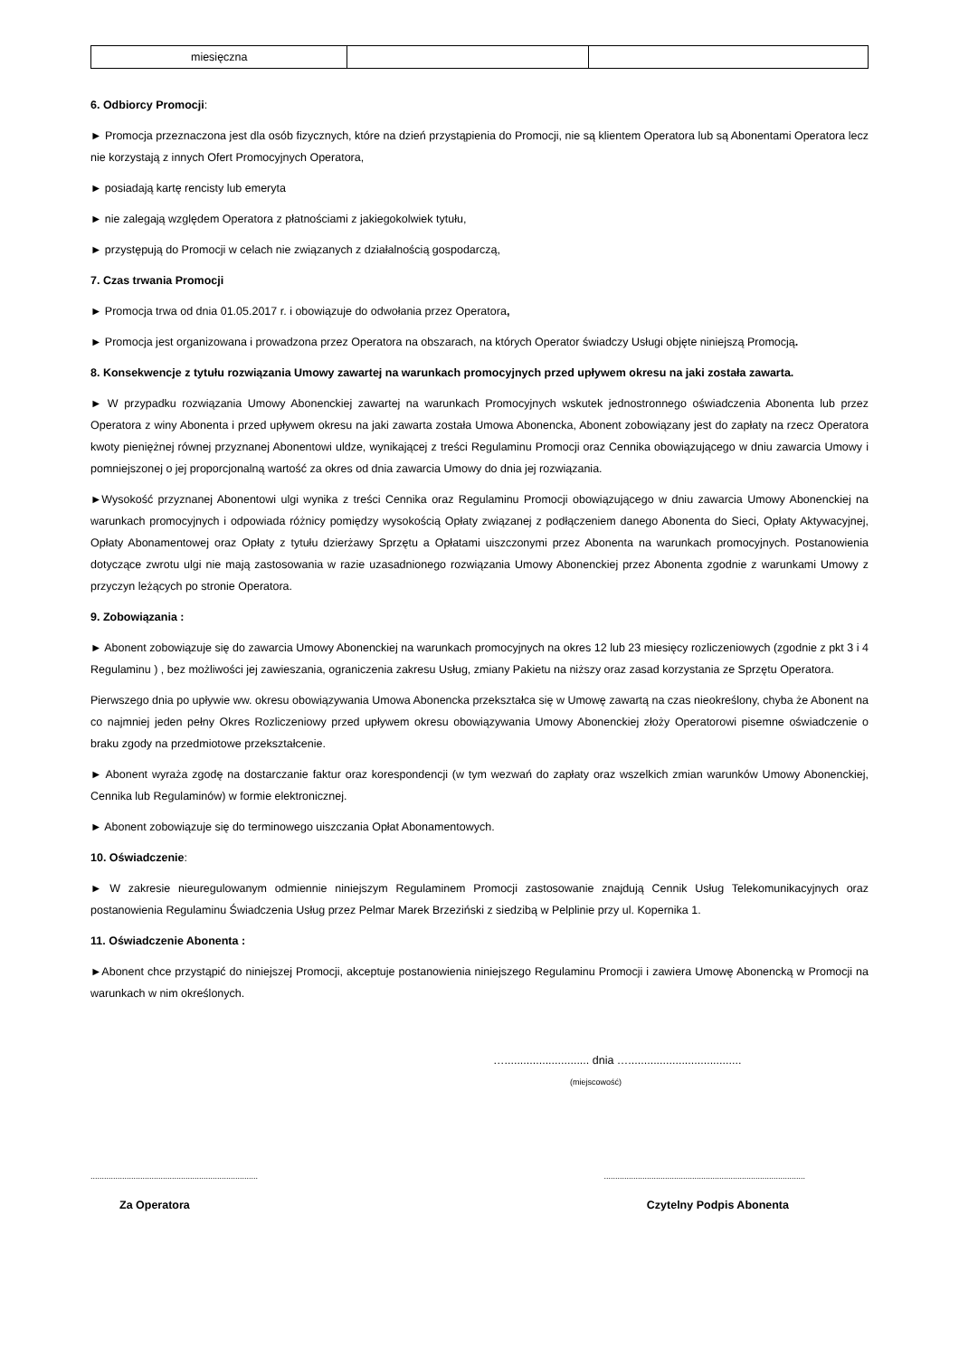| miesięczna | | |
6. Odbiorcy Promocji:
► Promocja przeznaczona jest dla osób fizycznych, które na dzień przystąpienia do Promocji, nie są klientem Operatora lub są Abonentami Operatora lecz nie korzystają z innych Ofert Promocyjnych Operatora,
► posiadają kartę rencisty lub emeryta
► nie zalegają względem Operatora z płatnościami z jakiegokolwiek tytułu,
► przystępują do Promocji w celach nie związanych z działalnością gospodarczą,
7. Czas trwania Promocji
► Promocja trwa od dnia 01.05.2017 r. i obowiązuje do odwołania przez Operatora,
► Promocja jest organizowana i prowadzona przez Operatora na obszarach, na których Operator świadczy Usługi objęte niniejszą Promocją.
8. Konsekwencje z tytułu rozwiązania Umowy zawartej na warunkach promocyjnych przed upływem okresu na jaki została zawarta.
► W przypadku rozwiązania Umowy Abonenckiej zawartej na warunkach Promocyjnych wskutek jednostronnego oświadczenia Abonenta lub przez Operatora z winy Abonenta i przed upływem okresu na jaki zawarta została Umowa Abonencka, Abonent zobowiązany jest do zapłaty na rzecz Operatora kwoty pieniężnej równej przyznanej Abonentowi uldze, wynikającej z treści Regulaminu Promocji oraz Cennika obowiązującego w dniu zawarcia Umowy i pomniejszonej o jej proporcjonalną wartość za okres od dnia zawarcia Umowy do dnia jej rozwiązania.
►Wysokość przyznanej Abonentowi ulgi wynika z treści Cennika oraz Regulaminu Promocji obowiązującego w dniu zawarcia Umowy Abonenckiej na warunkach promocyjnych i odpowiada różnicy pomiędzy wysokością Opłaty związanej z podłączeniem danego Abonenta do Sieci, Opłaty Aktywacyjnej, Opłaty Abonamentowej oraz Opłaty z tytułu dzierżawy Sprzętu a Opłatami uiszczonymi przez Abonenta na warunkach promocyjnych. Postanowienia dotyczące zwrotu ulgi nie mają zastosowania w razie uzasadnionego rozwiązania Umowy Abonenckiej przez Abonenta zgodnie z warunkami Umowy z przyczyn leżących po stronie Operatora.
9. Zobowiązania :
► Abonent zobowiązuje się do zawarcia Umowy Abonenckiej na warunkach promocyjnych na okres 12 lub 23 miesięcy rozliczeniowych (zgodnie z pkt 3 i 4 Regulaminu ) , bez możliwości jej zawieszania, ograniczenia zakresu Usług, zmiany Pakietu na niższy oraz zasad korzystania ze Sprzętu Operatora.
Pierwszego dnia po upływie ww. okresu obowiązywania Umowa Abonencka przekształca się w Umowę zawartą na czas nieokreślony, chyba że Abonent na co najmniej jeden pełny Okres Rozliczeniowy przed upływem okresu obowiązywania Umowy Abonenckiej złoży Operatorowi pisemne oświadczenie o braku zgody na przedmiotowe przekształcenie.
► Abonent wyraża zgodę na dostarczanie faktur oraz korespondencji (w tym wezwań do zapłaty oraz wszelkich zmian warunków Umowy Abonenckiej, Cennika lub Regulaminów) w formie elektronicznej.
► Abonent zobowiązuje się do terminowego uiszczania Opłat Abonamentowych.
10. Oświadczenie:
► W zakresie nieuregulowanym odmiennie niniejszym Regulaminem Promocji zastosowanie znajdują Cennik Usług Telekomunikacyjnych oraz postanowienia Regulaminu Świadczenia Usług przez Pelmar Marek Brzeziński z siedzibą w Pelplinie przy ul. Kopernika 1.
11. Oświadczenie Abonenta :
►Abonent chce przystąpić do niniejszej Promocji, akceptuje postanowienia niniejszego Regulaminu Promocji i zawiera Umowę Abonencką w Promocji na warunkach w nim określonych.
…........................... dnia …....................................
(miejscowość)
...................................................................................................................................................................
Za Operatora Czytelny Podpis Abonenta